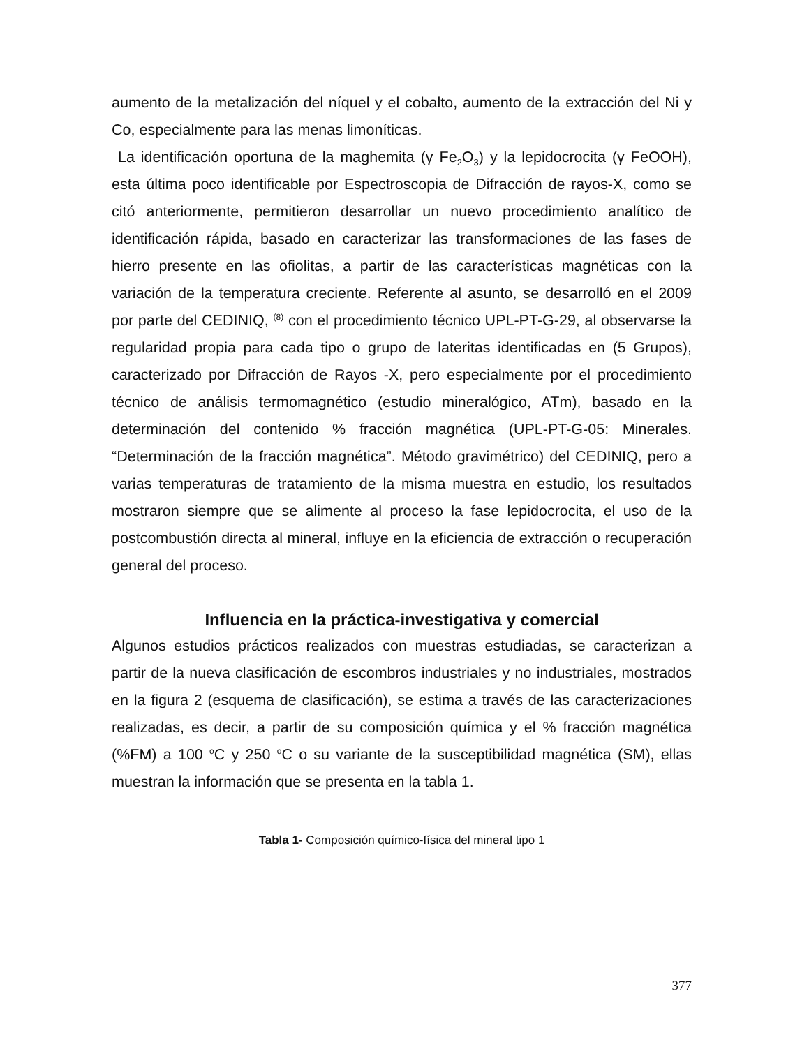aumento de la metalización del níquel y el cobalto, aumento de la extracción del Ni y Co, especialmente para las menas limoníticas.
La identificación oportuna de la maghemita (γ Fe<sub>2</sub>O<sub>3</sub>) y la lepidocrocita (γ FeOOH), esta última poco identificable por Espectroscopia de Difracción de rayos-X, como se citó anteriormente, permitieron desarrollar un nuevo procedimiento analítico de identificación rápida, basado en caracterizar las transformaciones de las fases de hierro presente en las ofiolitas, a partir de las características magnéticas con la variación de la temperatura creciente. Referente al asunto, se desarrolló en el 2009 por parte del CEDINIQ, <sup>(8)</sup> con el procedimiento técnico UPL-PT-G-29, al observarse la regularidad propia para cada tipo o grupo de lateritas identificadas en (5 Grupos), caracterizado por Difracción de Rayos -X, pero especialmente por el procedimiento técnico de análisis termomagnético (estudio mineralógico, ATm), basado en la determinación del contenido % fracción magnética (UPL-PT-G-05: Minerales. “Determinación de la fracción magnética”. Método gravimétrico) del CEDINIQ, pero a varias temperaturas de tratamiento de la misma muestra en estudio, los resultados mostraron siempre que se alimente al proceso la fase lepidocrocita, el uso de la postcombustión directa al mineral, influye en la eficiencia de extracción o recuperación general del proceso.
Influencia en la práctica-investigativa y comercial
Algunos estudios prácticos realizados con muestras estudiadas, se caracterizan a partir de la nueva clasificación de escombros industriales y no industriales, mostrados en la figura 2 (esquema de clasificación), se estima a través de las caracterizaciones realizadas, es decir, a partir de su composición química y el % fracción magnética (%FM) a 100 <sup>o</sup>C y 250 <sup>o</sup>C o su variante de la susceptibilidad magnética (SM), ellas muestran la información que se presenta en la tabla 1.
Tabla 1- Composición químico-física del mineral tipo 1
377